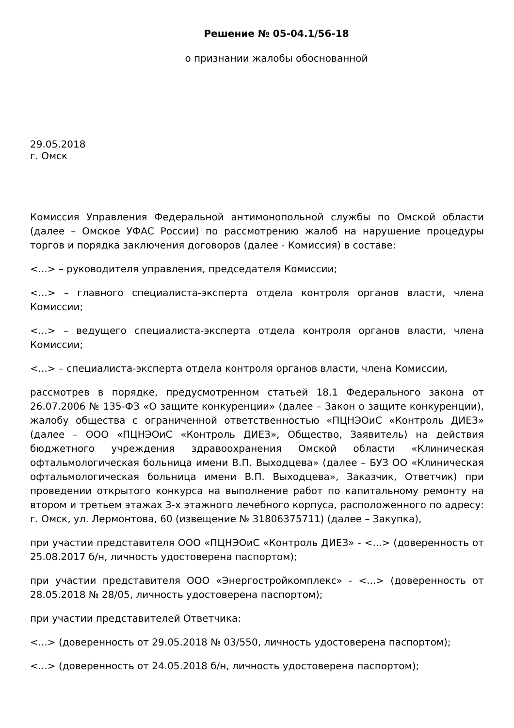Решение № 05-04.1/56-18
о признании жалобы обоснованной
29.05.2018
г. Омск
Комиссия Управления Федеральной антимонопольной службы по Омской области (далее – Омское УФАС России) по рассмотрению жалоб на нарушение процедуры торгов и порядка заключения договоров (далее - Комиссия) в составе:
<...> – руководителя управления, председателя Комиссии;
<...> – главного специалиста-эксперта отдела контроля органов власти, члена Комиссии;
<...> – ведущего специалиста-эксперта отдела контроля органов власти, члена Комиссии;
<...> – специалиста-эксперта отдела контроля органов власти, члена Комиссии,
рассмотрев в порядке, предусмотренном статьей 18.1 Федерального закона от 26.07.2006 № 135-ФЗ «О защите конкуренции» (далее – Закон о защите конкуренции), жалобу общества с ограниченной ответственностью «ПЦНЭОиС «Контроль ДИЕЗ» (далее – ООО «ПЦНЭОиС «Контроль ДИЕЗ», Общество, Заявитель) на действия бюджетного учреждения здравоохранения Омской области «Клиническая офтальмологическая больница имени В.П. Выходцева» (далее – БУЗ ОО «Клиническая офтальмологическая больница имени В.П. Выходцева», Заказчик, Ответчик) при проведении открытого конкурса на выполнение работ по капитальному ремонту на втором и третьем этажах 3-х этажного лечебного корпуса, расположенного по адресу: г. Омск, ул. Лермонтова, 60 (извещение № 31806375711) (далее – Закупка),
при участии представителя ООО «ПЦНЭОиС «Контроль ДИЕЗ» - <...> (доверенность от 25.08.2017 б/н, личность удостоверена паспортом);
при участии представителя ООО «Энергостройкомплекс» - <...> (доверенность от 28.05.2018 № 28/05, личность удостоверена паспортом);
при участии представителей Ответчика:
<...> (доверенность от 29.05.2018 № 03/550, личность удостоверена паспортом);
<...> (доверенность от 24.05.2018 б/н, личность удостоверена паспортом);